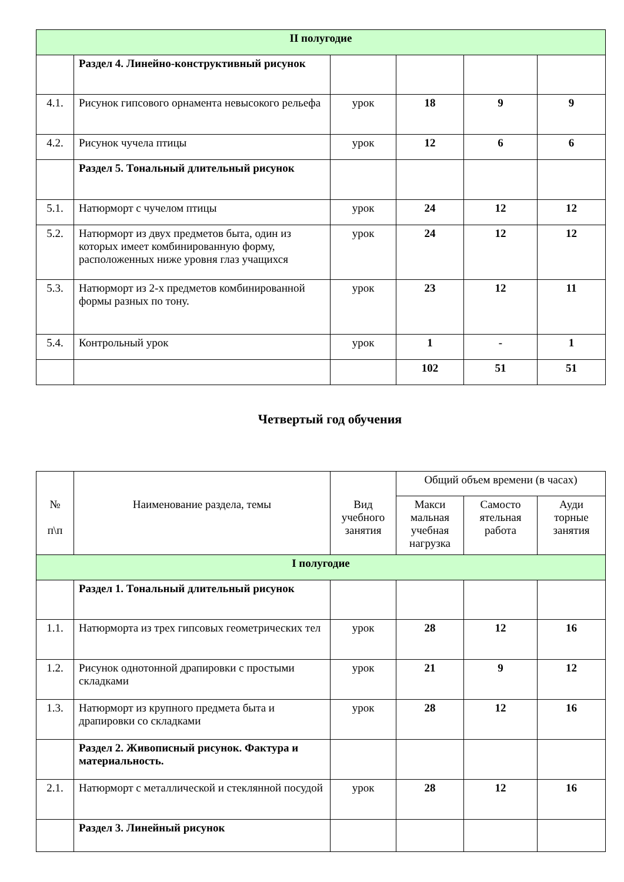| II полугодие | | | | | |
| | Раздел 4. Линейно-конструктивный рисунок | | | | |
| 4.1. | Рисунок гипсового орнамента невысокого рельефа | урок | 18 | 9 | 9 |
| 4.2. | Рисунок чучела птицы | урок | 12 | 6 | 6 |
| | Раздел 5. Тональный длительный рисунок | | | | |
| 5.1. | Натюрморт с чучелом птицы | урок | 24 | 12 | 12 |
| 5.2. | Натюрморт из двух предметов быта, один из которых имеет комбинированную форму, расположенных ниже уровня глаз учащихся | урок | 24 | 12 | 12 |
| 5.3. | Натюрморт из 2-х предметов комбинированной формы разных по тону. | урок | 23 | 12 | 11 |
| 5.4. | Контрольный урок | урок | 1 | - | 1 |
| | | | 102 | 51 | 51 |
Четвертый год обучения
| № п\п | Наименование раздела, темы | Вид учебного занятия | Общий объем времени (в часах) | | |
| | | | Макси мальная учебная нагрузка | Самосто ятельная работа | Ауди торные занятия |
| I полугодие | | | | | |
| | Раздел 1. Тональный длительный рисунок | | | | |
| 1.1. | Натюрморта из трех гипсовых геометрических тел | урок | 28 | 12 | 16 |
| 1.2. | Рисунок однотонной драпировки с простыми складками | урок | 21 | 9 | 12 |
| 1.3. | Натюрморт из крупного предмета быта и драпировки со складками | урок | 28 | 12 | 16 |
| | Раздел 2. Живописный рисунок. Фактура и материальность. | | | | |
| 2.1. | Натюрморт с металлической и стеклянной посудой | урок | 28 | 12 | 16 |
| | Раздел 3. Линейный рисунок | | | | |